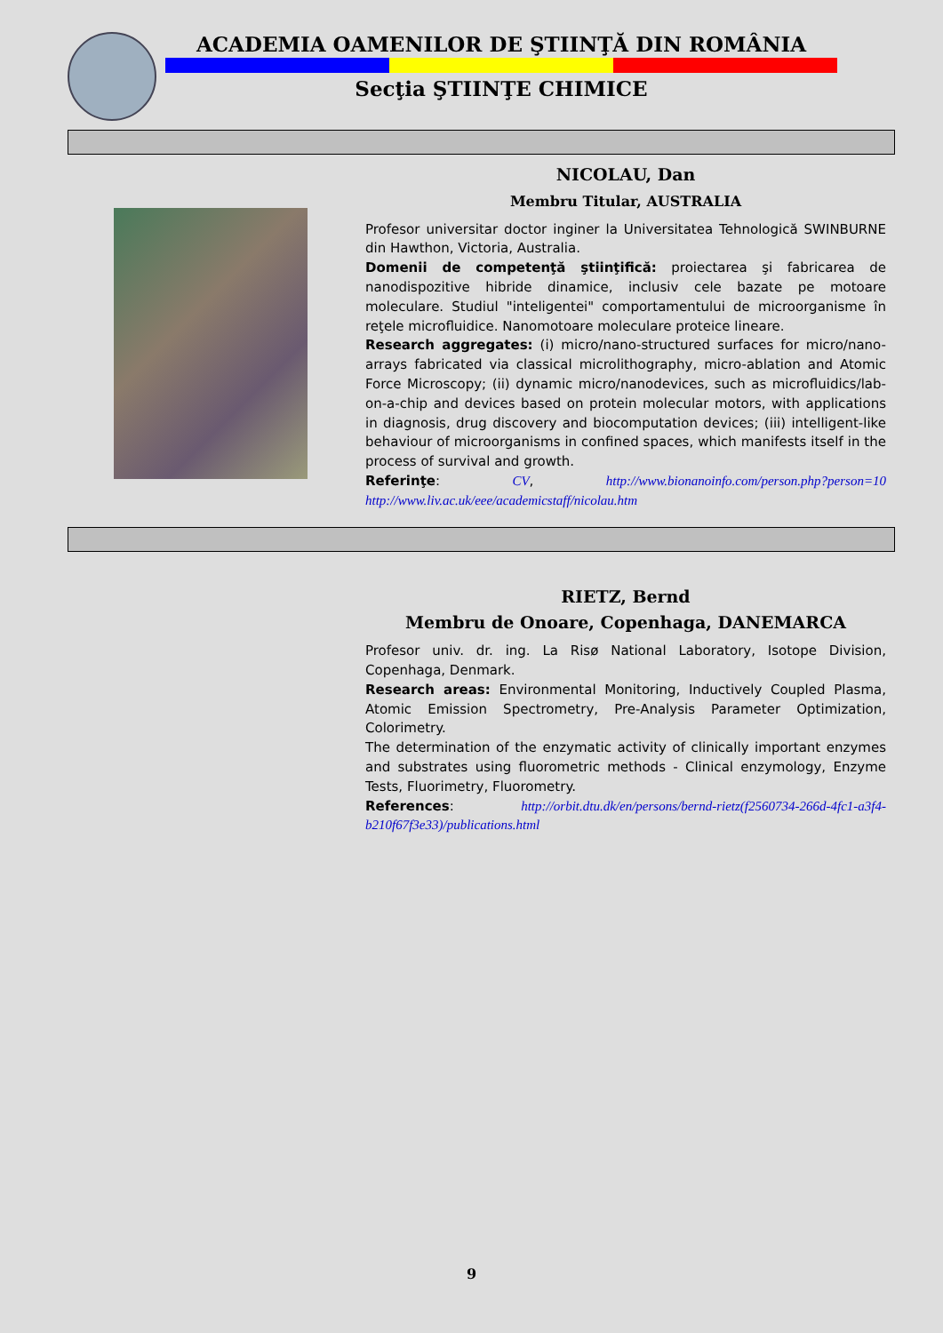ACADEMIA OAMENILOR DE ŞTIINŢĂ DIN ROMÂNIA
Secţia ŞTIINŢE CHIMICE
NICOLAU, Dan
Membru Titular, AUSTRALIA
Profesor universitar doctor inginer la Universitatea Tehnologică SWINBURNE din Hawthon, Victoria, Australia.
Domenii de competenţă ştiinţifică: proiectarea şi fabricarea de nanodispozitive hibride dinamice, inclusiv cele bazate pe motoare moleculare. Studiul "inteligentei" comportamentului de microorganisme în reţele microfluidice. Nanomotoare moleculare proteice lineare.
Research aggregates: (i) micro/nano-structured surfaces for micro/nano-arrays fabricated via classical microlithography, micro-ablation and Atomic Force Microscopy; (ii) dynamic micro/nanodevices, such as microfluidics/lab-on-a-chip and devices based on protein molecular motors, with applications in diagnosis, drug discovery and biocomputation devices; (iii) intelligent-like behaviour of microorganisms in confined spaces, which manifests itself in the process of survival and growth.
Referinţe: CV, http://www.bionanoinfo.com/person.php?person=10 http://www.liv.ac.uk/eee/academicstaff/nicolau.htm
RIETZ, Bernd
Membru de Onoare, Copenhaga, DANEMARCA
Profesor univ. dr. ing. La Risø National Laboratory, Isotope Division, Copenhaga, Denmark.
Research areas: Environmental Monitoring, Inductively Coupled Plasma, Atomic Emission Spectrometry, Pre-Analysis Parameter Optimization, Colorimetry.
The determination of the enzymatic activity of clinically important enzymes and substrates using fluorometric methods - Clinical enzymology, Enzyme Tests, Fluorimetry, Fluorometry.
References: http://orbit.dtu.dk/en/persons/bernd-rietz(f2560734-266d-4fc1-a3f4-b210f67f3e33)/publications.html
9